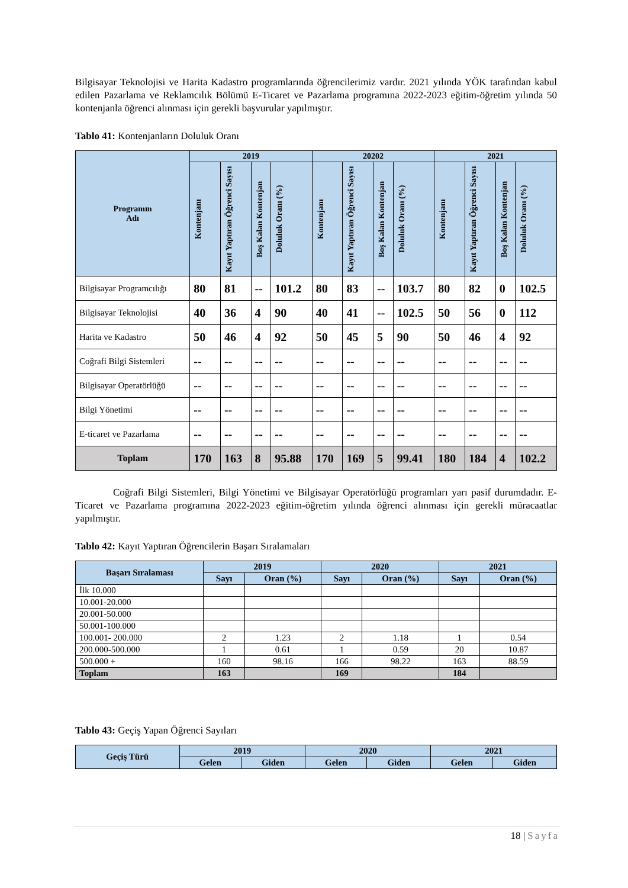Bilgisayar Teknolojisi ve Harita Kadastro programlarında öğrencilerimiz vardır. 2021 yılında YÖK tarafından kabul edilen Pazarlama ve Reklamcılık Bölümü E-Ticaret ve Pazarlama programına 2022-2023 eğitim-öğretim yılında 50 kontenjanla öğrenci alınması için gerekli başvurular yapılmıştır.
Tablo 41: Kontenjanların Doluluk Oranı
| Programın Adı | 2019 | | | | 20202 | | | | 2021 | | | |
| --- | --- | --- | --- | --- | --- | --- | --- | --- | --- | --- | --- | --- |
| | Kontenjanı | Kayıt Yaptıran Öğrenci Sayısı | Boş Kalan Kontenjan | Doluluk Oranı (%) | Kontenjanı | Kayıt Yaptıran Öğrenci Sayısı | Boş Kalan Kontenjan | Doluluk Oranı (%) | Kontenjanı | Kayıt Yaptıran Öğrenci Sayısı | Boş Kalan Kontenjan | Doluluk Oranı (%) |
| Bilgisayar Programcılığı | 80 | 81 | -- | 101.2 | 80 | 83 | -- | 103.7 | 80 | 82 | 0 | 102.5 |
| Bilgisayar Teknolojisi | 40 | 36 | 4 | 90 | 40 | 41 | -- | 102.5 | 50 | 56 | 0 | 112 |
| Harita ve Kadastro | 50 | 46 | 4 | 92 | 50 | 45 | 5 | 90 | 50 | 46 | 4 | 92 |
| Coğrafi Bilgi Sistemleri | -- | -- | -- | -- | -- | -- | -- | -- | -- | -- | -- | -- |
| Bilgisayar Operatörlüğü | -- | -- | -- | -- | -- | -- | -- | -- | -- | -- | -- | -- |
| Bilgi Yönetimi | -- | -- | -- | -- | -- | -- | -- | -- | -- | -- | -- | -- |
| E-ticaret ve Pazarlama | -- | -- | -- | -- | -- | -- | -- | -- | -- | -- | -- | -- |
| Toplam | 170 | 163 | 8 | 95.88 | 170 | 169 | 5 | 99.41 | 180 | 184 | 4 | 102.2 |
Coğrafi Bilgi Sistemleri, Bilgi Yönetimi ve Bilgisayar Operatörlüğü programları yarı pasif durumdadır. E-Ticaret ve Pazarlama programına 2022-2023 eğitim-öğretim yılında öğrenci alınması için gerekli müracaatlar yapılmıştır.
Tablo 42: Kayıt Yaptıran Öğrencilerin Başarı Sıralamaları
| Başarı Sıralaması | 2019 | | 2020 | | 2021 | |
| --- | --- | --- | --- | --- | --- | --- |
| | Sayı | Oran (%) | Sayı | Oran (%) | Sayı | Oran (%) |
| İlk 10.000 | | | | | | |
| 10.001-20.000 | | | | | | |
| 20.001-50.000 | | | | | | |
| 50.001-100.000 | | | | | | |
| 100.001- 200.000 | 2 | 1.23 | 2 | 1.18 | 1 | 0.54 |
| 200.000-500.000 | 1 | 0.61 | 1 | 0.59 | 20 | 10.87 |
| 500.000 + | 160 | 98.16 | 166 | 98.22 | 163 | 88.59 |
| Toplam | 163 | | 169 | | 184 | |
Tablo 43: Geçiş Yapan Öğrenci Sayıları
| Geçiş Türü | 2019 | | 2020 | | 2021 | |
| --- | --- | --- | --- | --- | --- | --- |
| | Gelen | Giden | Gelen | Giden | Gelen | Giden |
18 | Sayfa